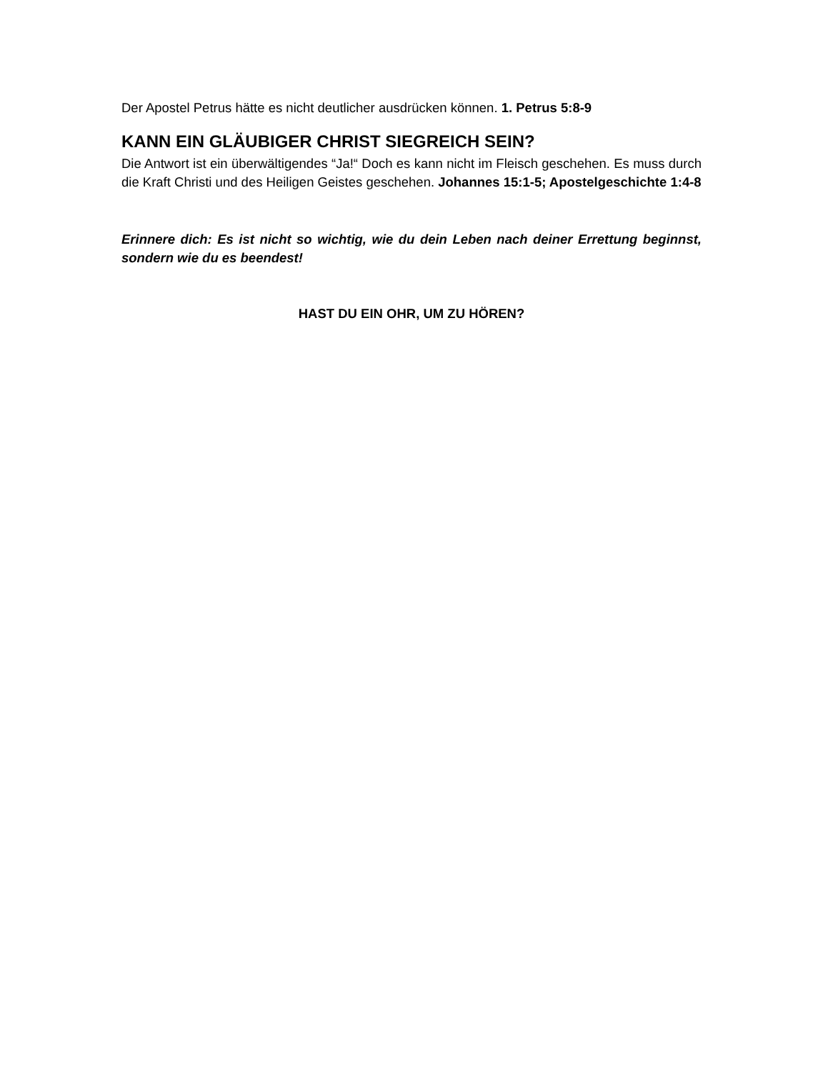Der Apostel Petrus hätte es nicht deutlicher ausdrücken können. 1. Petrus 5:8-9
KANN EIN GLÄUBIGER CHRIST SIEGREICH SEIN?
Die Antwort ist ein überwältigendes “Ja!“ Doch es kann nicht im Fleisch geschehen. Es muss durch die Kraft Christi und des Heiligen Geistes geschehen. Johannes 15:1-5; Apostelgeschichte 1:4-8
Erinnere dich: Es ist nicht so wichtig, wie du dein Leben nach deiner Errettung beginnst, sondern wie du es beendest!
HAST DU EIN OHR, UM ZU HÖREN?